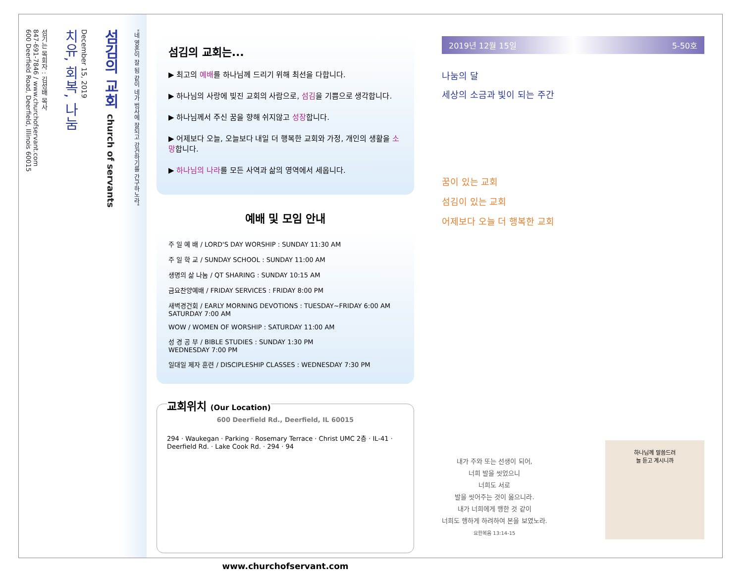"네 영혼이 잘 됨 같이 네가 범사에 잘되고 강건하기를 간구하노라"
섬김의 교회 church of servants
December 15, 2019
치유, 회복, 나눔
섬기는 목회자 : 김성배 목사
847-691-7846 / www.churchofservant.com
600 Deerfield Road, Deerfield, Illinois 60015
섬김의 교회는...
▶ 최고의 예배를 하나님께 드리기 위해 최선을 다합니다.
▶ 하나님의 사랑에 빚진 교회의 사람으로, 섬김을 기쁨으로 생각합니다.
▶ 하나님께서 주신 꿈을 향해 쉬지않고 성장합니다.
▶ 어제보다 오늘, 오늘보다 내일 더 행복한 교회와 가정, 개인의 생활을 소망합니다.
▶ 하나님의 나라를 모든 사역과 삶의 영역에서 세웁니다.
예배 및 모임 안내
주 일 예 배 / LORD'S DAY WORSHIP : SUNDAY 11:30 AM
주 일 학 교 / SUNDAY SCHOOL : SUNDAY 11:00 AM
생명의 삶 나눔 / QT SHARING : SUNDAY 10:15 AM
금요찬양예배 / FRIDAY SERVICES : FRIDAY 8:00 PM
새벽경건회 / EARLY MORNING DEVOTIONS : TUESDAY~FRIDAY 6:00 AM
SATURDAY 7:00 AM
WOW / WOMEN OF WORSHIP : SATURDAY 11:00 AM
성 경 공 부 / BIBLE STUDIES : SUNDAY 1:30 PM
WEDNESDAY 7:00 PM
일대일 제자 훈련 / DISCIPLESHIP CLASSES : WEDNESDAY 7:30 PM
교회위치 (Our Location)
600 Deerfield Rd., Deerfield, IL 60015
294 · Waukegan · Parking · Rosemary Terrace · Christ UMC 2층 · IL-41 · Deerfield Rd. · Lake Cook Rd. · 294 · 94
www.churchofservant.com
2019년 12월 15일 5-50호
나눔의 달
세상의 소금과 빛이 되는 주간
꿈이 있는 교회
섬김이 있는 교회
어제보다 오늘 더 행복한 교회
내가 주와 또는 선생이 되어,
너희 발을 씻었으니
너희도 서로
발을 씻어주는 것이 옳으니라.
내가 너희에게 행한 것 같이
너희도 행하게 하려하여 본을 보였노라.
요한복음 13:14-15
하나님께 말씀드려
늘 듣고 계시니까